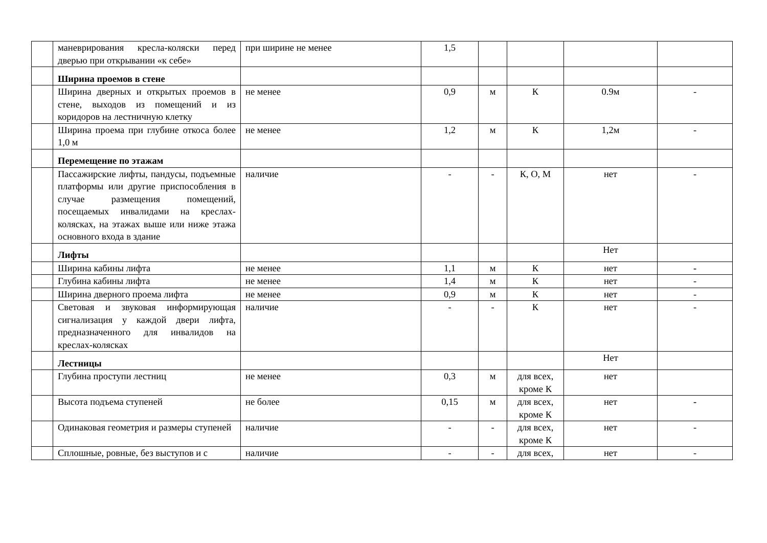| | маневрирования кресла-коляски перед дверью при открывании «к себе» | при ширине не менее | 1,5 | | | | |
| | Ширина проемов в стене | | | | | | |
| | Ширина дверных и открытых проемов в стене, выходов из помещений и из коридоров на лестничную клетку | не менее | 0,9 | м | К | 0.9м | - |
| | Ширина проема при глубине откоса более 1,0 м | не менее | 1,2 | м | К | 1,2м | - |
| | Перемещение по этажам | | | | | | |
| | Пассажирские лифты, пандусы, подъемные платформы или другие приспособления в случае размещения помещений, посещаемых инвалидами на креслах-колясках, на этажах выше или ниже этажа основного входа в здание | наличие | - | - | К, О, М | нет | - |
| | Лифты | | | | | Нет | |
| | Ширина кабины лифта | не менее | 1,1 | м | К | нет | - |
| | Глубина кабины лифта | не менее | 1,4 | м | К | нет | - |
| | Ширина дверного проема лифта | не менее | 0,9 | м | К | нет | - |
| | Световая и звуковая информирующая сигнализация у каждой двери лифта, предназначенного для инвалидов на креслах-колясках | наличие | - | - | К | нет | - |
| | Лестницы | | | | | Нет | |
| | Глубина проступи лестниц | не менее | 0,3 | м | для всех, кроме К | нет | |
| | Высота подъема ступеней | не более | 0,15 | м | для всех, кроме К | нет | - |
| | Одинаковая геометрия и размеры ступеней | наличие | - | - | для всех, кроме К | нет | - |
| | Сплошные, ровные, без выступов и с | наличие | - | - | для всех, | нет | - |